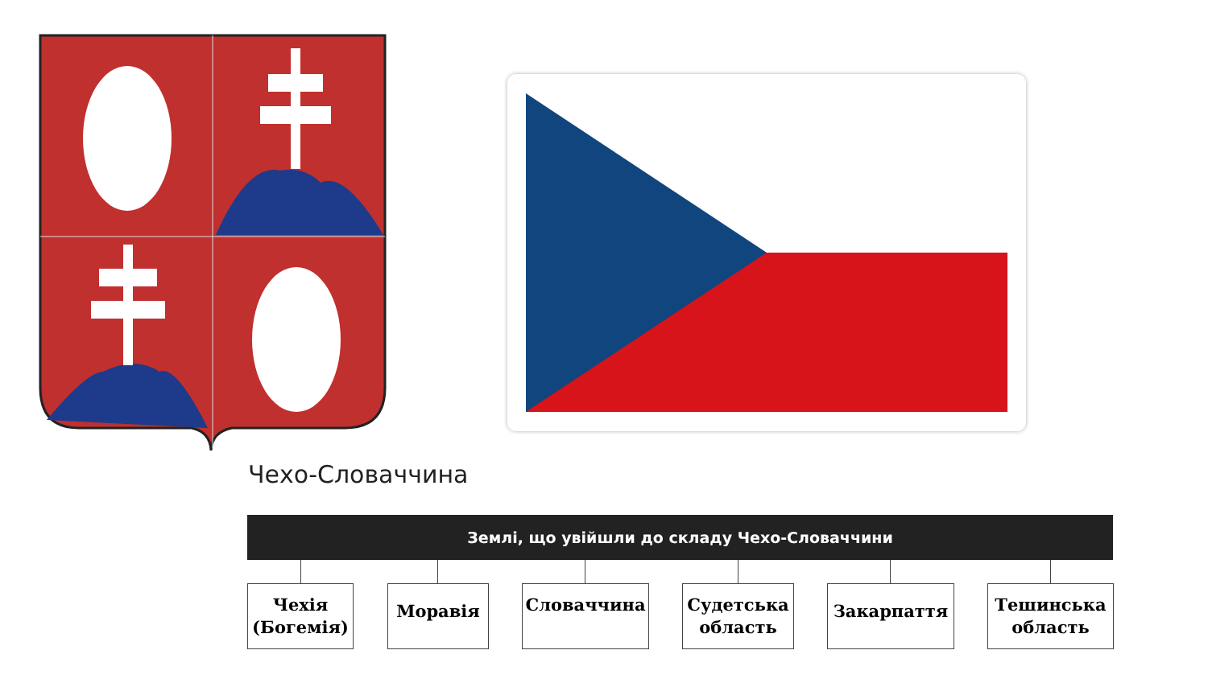Чехо-Словаччина
Землі, що увійшли до складу Чехо-Словаччини
Чехія
(Богемія)
Моравія Словаччина
Судетська
область
Закарпаття
Тешинська
область